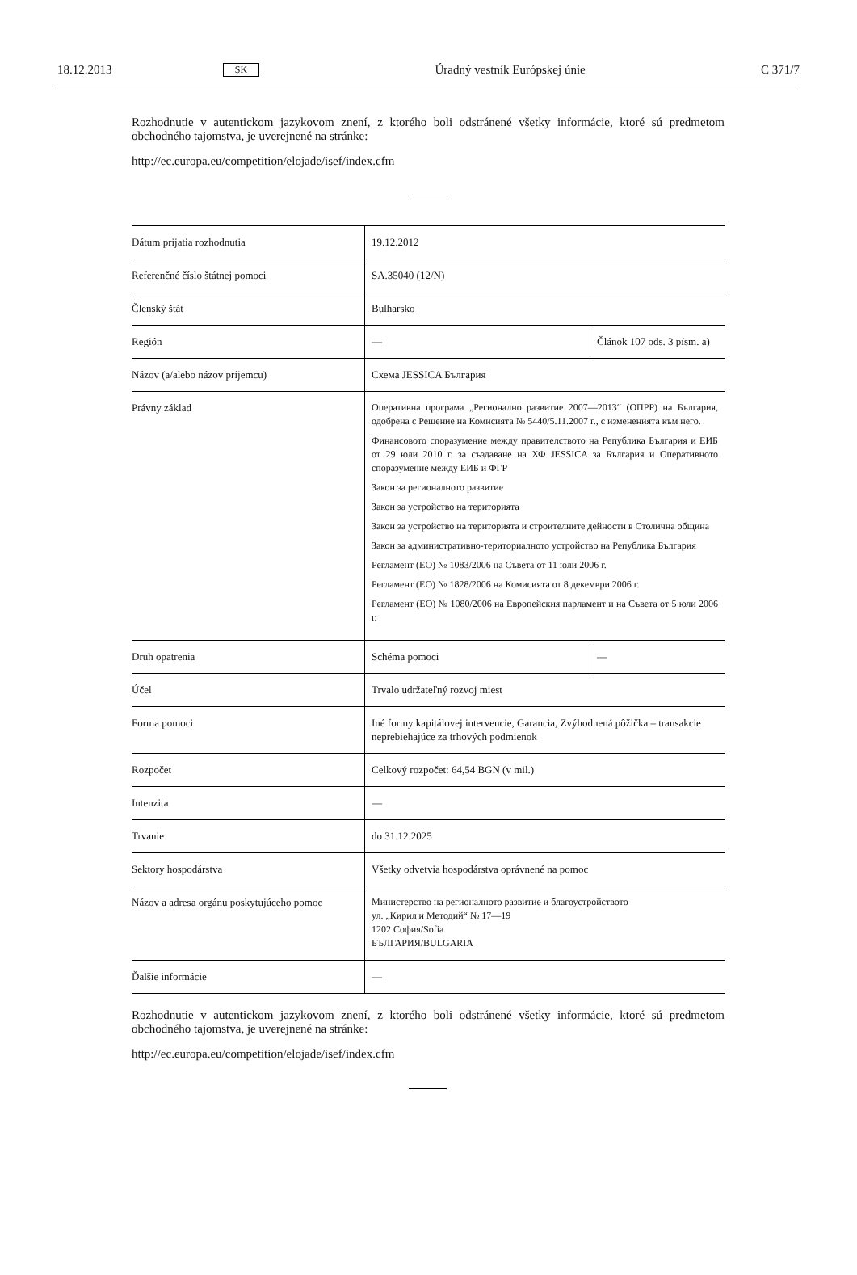18.12.2013 SK Úradný vestník Európskej únie C 371/7
Rozhodnutie v autentickom jazykovom znení, z ktorého boli odstránené všetky informácie, ktoré sú predmetom obchodného tajomstva, je uverejnené na stránke:
http://ec.europa.eu/competition/elojade/isef/index.cfm
| Dátum prijatia rozhodnutia | 19.12.2012 | |
| Referenčné číslo štátnej pomoci | SA.35040 (12/N) | |
| Členský štát | Bulharsko | |
| Región | — | Článok 107 ods. 3 písm. a) |
| Názov (a/alebo názov príjemcu) | Схема JESSICA България | |
| Právny základ | Оперативна програма „Регионално развитие 2007—2013“ (ОПРР) на България, одобрена с Решение на Комисията № 5440/5.11.2007 г., с измененията към него. Финансовото споразумение между правителството на Република България и ЕИБ от 29 юли 2010 г. за създаване на ХФ JESSICA за България и Оперативното споразумение между ЕИБ и ФГР Закон за регионалното развитие Закон за устройство на територията Закон за устройство на територията и строителните дейности в Столична община Закон за административно-териториалното устройство на Република България Регламент (ЕО) № 1083/2006 на Съвета от 11 юли 2006 г. Регламент (ЕО) № 1828/2006 на Комисията от 8 декември 2006 г. Регламент (ЕО) № 1080/2006 на Европейския парламент и на Съвета от 5 юли 2006 г. | |
| Druh opatrenia | Schéma pomoci | — |
| Účel | Trvalo udržateľný rozvoj miest | |
| Forma pomoci | Iné formy kapitálovej intervencie, Garancia, Zvýhodnená pôžička – transakcie neprebiehajúce za trhových podmienok | |
| Rozpočet | Celkový rozpočet: 64,54 BGN (v mil.) | |
| Intenzita | — | |
| Trvanie | do 31.12.2025 | |
| Sektory hospodárstva | Všetky odvetvia hospodárstva oprávnené na pomoc | |
| Názov a adresa orgánu poskytujúceho pomoc | Министерство на регионалното развитие и благоустройството ул. „Кирил и Методий“ № 17—19 1202 София/Sofia БЪЛГАРИЯ/BULGARIA | |
| Ďalšie informácie | — | |
Rozhodnutie v autentickom jazykovom znení, z ktorého boli odstránené všetky informácie, ktoré sú predmetom obchodného tajomstva, je uverejnené na stránke:
http://ec.europa.eu/competition/elojade/isef/index.cfm